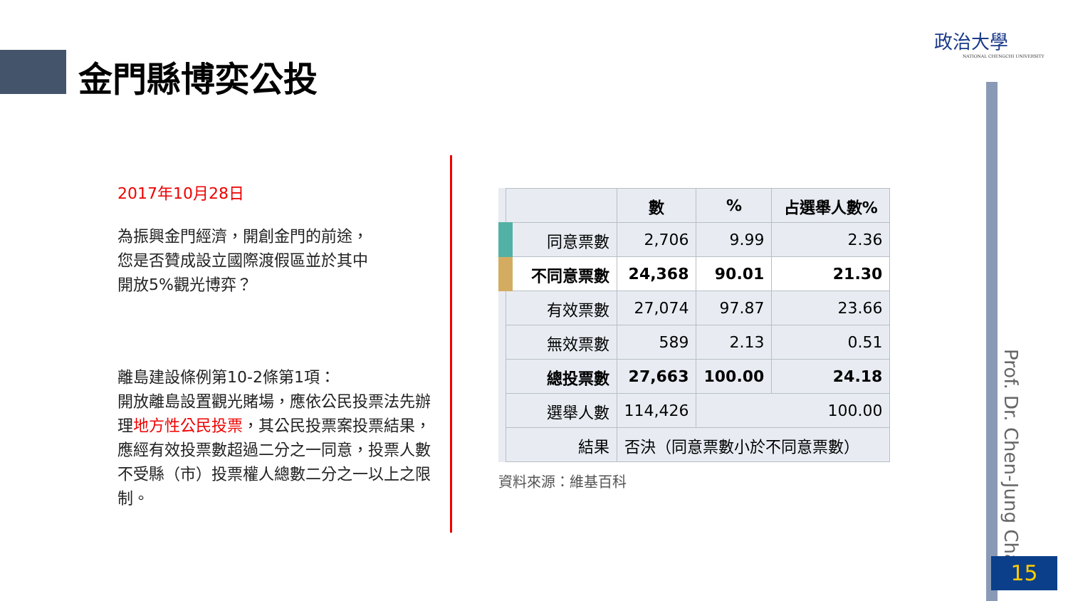金門縣博奕公投
政治大學
NATIONAL CHENGCHI UNIVERSITY
2017年10月28日
為振興金門經濟，開創金門的前途，您是否贊成設立國際渡假區並於其中開放5%觀光博弈？
離島建設條例第10-2條第1項：
開放離島設置觀光賭場，應依公民投票法先辦理地方性公民投票，其公民投票案投票結果，應經有效投票數超過二分之一同意，投票人數不受縣（市）投票權人總數二分之一以上之限制。
| | 數 | % | 占選舉人數% |
| --- | --- | --- | --- |
| 同意票數 | 2,706 | 9.99 | 2.36 |
| 不同意票數 | 24,368 | 90.01 | 21.30 |
| 有效票數 | 27,074 | 97.87 | 23.66 |
| 無效票數 | 589 | 2.13 | 0.51 |
| 總投票數 | 27,663 | 100.00 | 24.18 |
| 選舉人數 | 114,426 | 100.00 | |
| 結果 | 否決（同意票數小於不同意票數） | | |
資料來源：維基百科
Prof. Dr. Chen-Jung Chan
15